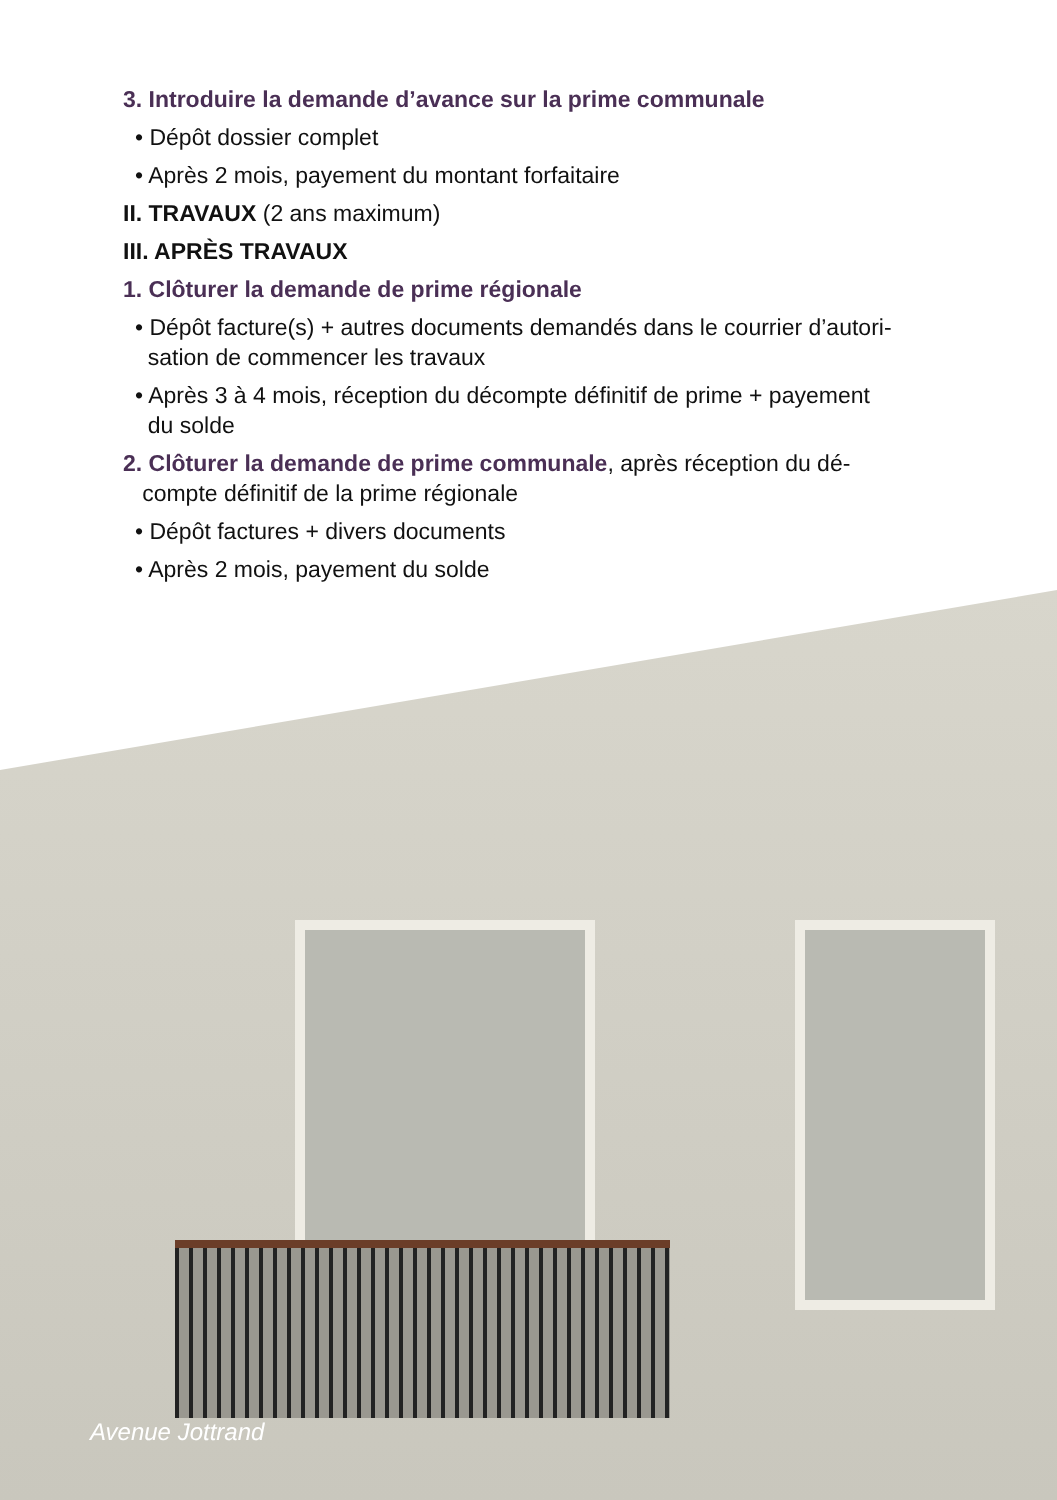3. Introduire la demande d’avance sur la prime communale
• Dépôt dossier complet
• Après 2 mois, payement du montant forfaitaire
II. TRAVAUX (2 ans maximum)
III. APRÈS TRAVAUX
1. Clôturer la demande de prime régionale
• Dépôt facture(s) + autres documents demandés dans le courrier d’autori-
sation de commencer les travaux
• Après 3 à 4 mois, réception du décompte définitif de prime + payement
du solde
2. Clôturer la demande de prime communale, après réception du dé-
compte définitif de la prime régionale
• Dépôt factures + divers documents
• Après 2 mois, payement du solde
Avenue Jottrand